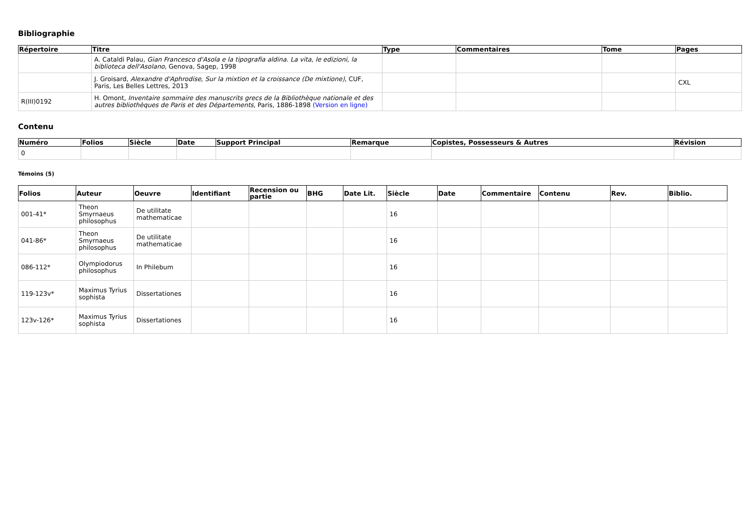Bibliographie
| Répertoire | Titre | Type | Commentaires | Tome | Pages |
| --- | --- | --- | --- | --- | --- |
| | A. Cataldi Palau, Gian Francesco d'Asola e la tipografia aldina. La vita, le edizioni, la biblioteca dell'Asolano , Genova, Sagep, 1998 | | | | |
| | J. Groisard, Alexandre d'Aphrodise, Sur la mixtion et la croissance (De mixtione) , CUF, Paris, Les Belles Lettres, 2013 | | | | CXL |
| R(III)0192 | H. Omont, Inventaire sommaire des manuscrits grecs de la Bibliothèque nationale et des autres bibliothèques de Paris et des Départements , Paris, 1886-1898 (Version en ligne) | | | | |
Contenu
| Numéro | Folios | Siècle | Date | Support Principal | Remarque | Copistes, Possesseurs & Autres | Révision |
| --- | --- | --- | --- | --- | --- | --- | --- |
| 0 | | | | | | | |
Témoins (5)
| Folios | Auteur | Oeuvre | Identifiant | Recension ou partie | BHG | Date Lit. | Siècle | Date | Commentaire | Contenu | Rev. | Biblio. |
| --- | --- | --- | --- | --- | --- | --- | --- | --- | --- | --- | --- | --- |
| 001-41* | Theon Smyrnaeus philosophus | De utilitate mathematicae | | | | | 16 | | | | | |
| 041-86* | Theon Smyrnaeus philosophus | De utilitate mathematicae | | | | | 16 | | | | | |
| 086-112* | Olympiodorus philosophus | In Philebum | | | | | 16 | | | | | |
| 119-123v* | Maximus Tyrius sophista | Dissertationes | | | | | 16 | | | | | |
| 123v-126* | Maximus Tyrius sophista | Dissertationes | | | | | 16 | | | | | |